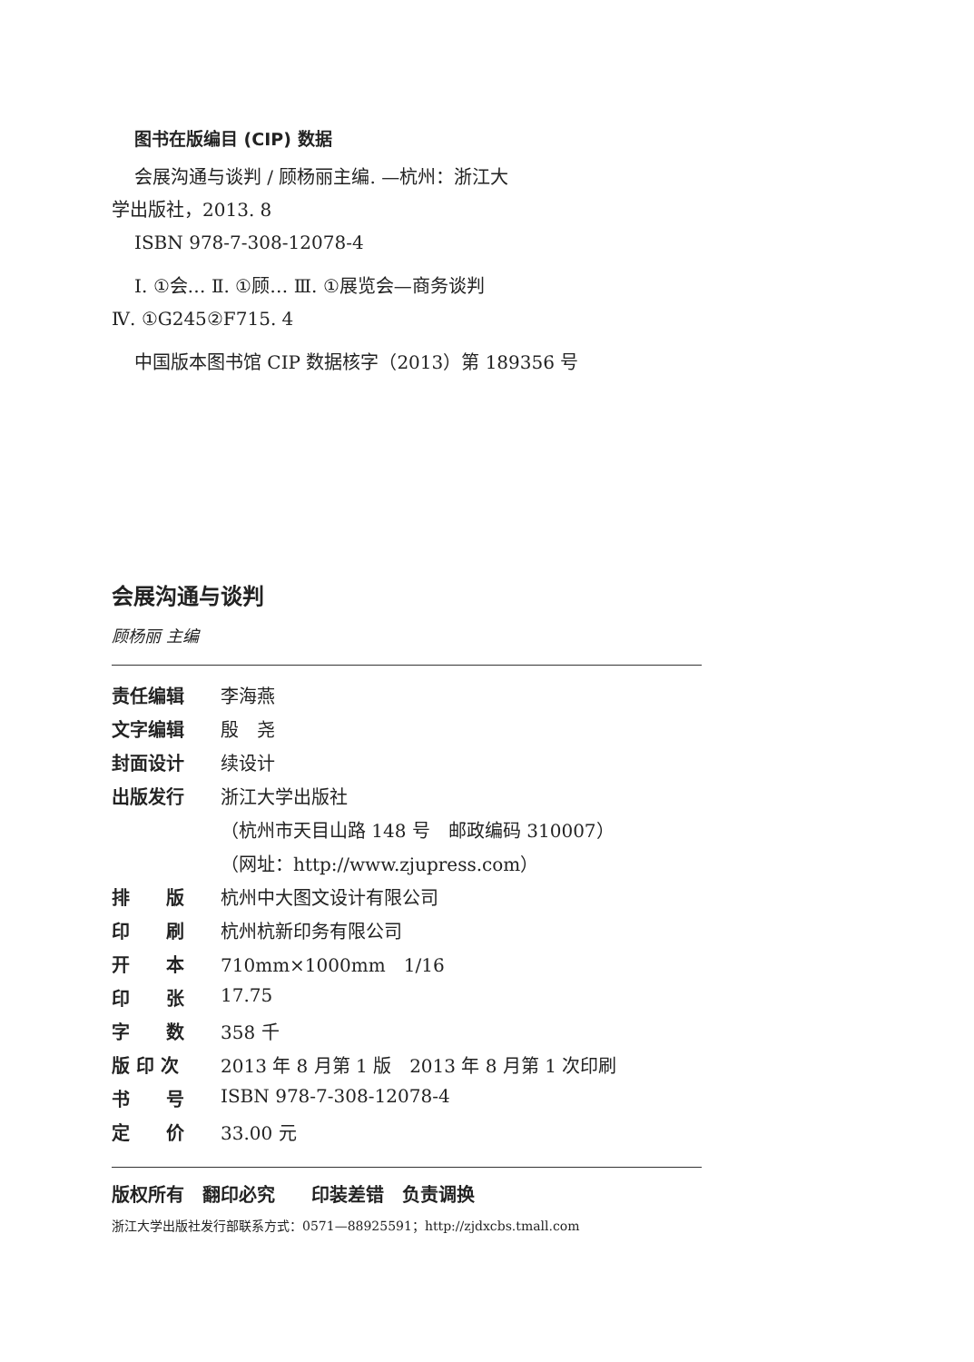图书在版编目 (CIP) 数据
会展沟通与谈判 / 顾杨丽主编. —杭州：浙江大
学出版社，2013. 8
ISBN 978-7-308-12078-4
Ⅰ. ①会… Ⅱ. ①顾… Ⅲ. ①展览会—商务谈判
Ⅳ. ①G245②F715. 4
中国版本图书馆 CIP 数据核字（2013）第 189356 号
会展沟通与谈判
顾杨丽 主编
| 责任编辑 | 李海燕 |
| 文字编辑 | 殷 尧 |
| 封面设计 | 续设计 |
| 出版发行 | 浙江大学出版社 |
| | （杭州市天目山路 148 号 邮政编码 310007） |
| | （网址：http://www.zjupress.com） |
| 排 版 | 杭州中大图文设计有限公司 |
| 印 刷 | 杭州杭新印务有限公司 |
| 开 本 | 710mm×1000mm 1/16 |
| 印 张 | 17.75 |
| 字 数 | 358 千 |
| 版 印 次 | 2013 年 8 月第 1 版 2013 年 8 月第 1 次印刷 |
| 书 号 | ISBN 978-7-308-12078-4 |
| 定 价 | 33.00 元 |
版权所有　翻印必究　　印装差错　负责调换
浙江大学出版社发行部联系方式：0571—88925591；http://zjdxcbs.tmall.com